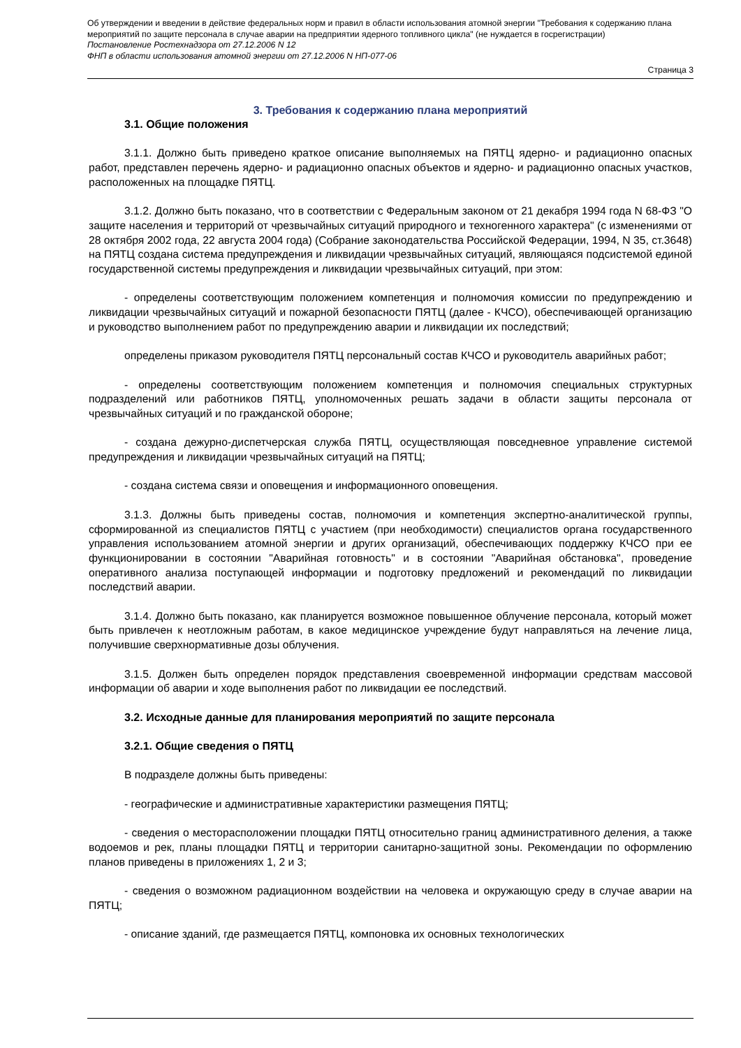Об утверждении и введении в действие федеральных норм и правил в области использования атомной энергии "Требования к содержанию плана мероприятий по защите персонала в случае аварии на предприятии ядерного топливного цикла" (не нуждается в госрегистрации)
Постановление Ростехнадзора от 27.12.2006 N 12
ФНП в области использования атомной энергии от 27.12.2006 N НП-077-06
Страница 3
3. Требования к содержанию плана мероприятий
3.1. Общие положения
3.1.1. Должно быть приведено краткое описание выполняемых на ПЯТЦ ядерно- и радиационно опасных работ, представлен перечень ядерно- и радиационно опасных объектов и ядерно- и радиационно опасных участков, расположенных на площадке ПЯТЦ.
3.1.2. Должно быть показано, что в соответствии с Федеральным законом от 21 декабря 1994 года N 68-ФЗ "О защите населения и территорий от чрезвычайных ситуаций природного и техногенного характера" (с изменениями от 28 октября 2002 года, 22 августа 2004 года) (Собрание законодательства Российской Федерации, 1994, N 35, ст.3648) на ПЯТЦ создана система предупреждения и ликвидации чрезвычайных ситуаций, являющаяся подсистемой единой государственной системы предупреждения и ликвидации чрезвычайных ситуаций, при этом:
- определены соответствующим положением компетенция и полномочия комиссии по предупреждению и ликвидации чрезвычайных ситуаций и пожарной безопасности ПЯТЦ (далее - КЧСО), обеспечивающей организацию и руководство выполнением работ по предупреждению аварии и ликвидации их последствий;
определены приказом руководителя ПЯТЦ персональный состав КЧСО и руководитель аварийных работ;
- определены соответствующим положением компетенция и полномочия специальных структурных подразделений или работников ПЯТЦ, уполномоченных решать задачи в области защиты персонала от чрезвычайных ситуаций и по гражданской обороне;
- создана дежурно-диспетчерская служба ПЯТЦ, осуществляющая повседневное управление системой предупреждения и ликвидации чрезвычайных ситуаций на ПЯТЦ;
- создана система связи и оповещения и информационного оповещения.
3.1.3. Должны быть приведены состав, полномочия и компетенция экспертно-аналитической группы, сформированной из специалистов ПЯТЦ с участием (при необходимости) специалистов органа государственного управления использованием атомной энергии и других организаций, обеспечивающих поддержку КЧСО при ее функционировании в состоянии "Аварийная готовность" и в состоянии "Аварийная обстановка", проведение оперативного анализа поступающей информации и подготовку предложений и рекомендаций по ликвидации последствий аварии.
3.1.4. Должно быть показано, как планируется возможное повышенное облучение персонала, который может быть привлечен к неотложным работам, в какое медицинское учреждение будут направляться на лечение лица, получившие сверхнормативные дозы облучения.
3.1.5. Должен быть определен порядок представления своевременной информации средствам массовой информации об аварии и ходе выполнения работ по ликвидации ее последствий.
3.2. Исходные данные для планирования мероприятий по защите персонала
3.2.1. Общие сведения о ПЯТЦ
В подразделе должны быть приведены:
- географические и административные характеристики размещения ПЯТЦ;
- сведения о месторасположении площадки ПЯТЦ относительно границ административного деления, а также водоемов и рек, планы площадки ПЯТЦ и территории санитарно-защитной зоны. Рекомендации по оформлению планов приведены в приложениях 1, 2 и 3;
- сведения о возможном радиационном воздействии на человека и окружающую среду в случае аварии на ПЯТЦ;
- описание зданий, где размещается ПЯТЦ, компоновка их основных технологических